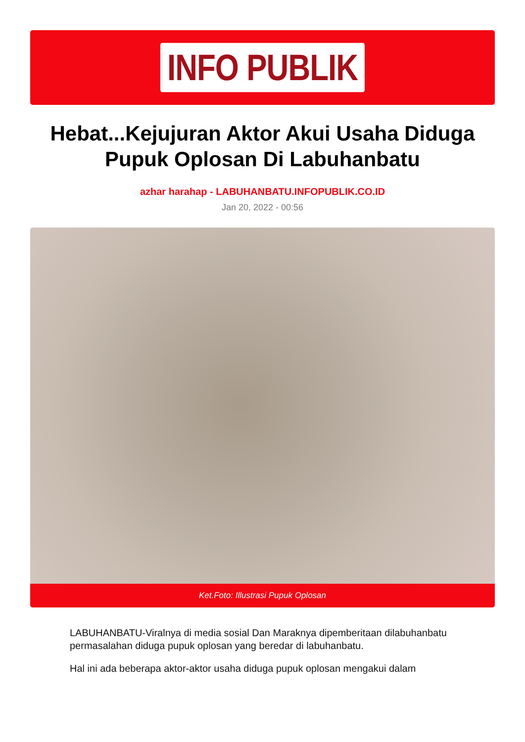INFO PUBLIK
Hebat...Kejujuran Aktor Akui Usaha Diduga Pupuk Oplosan Di Labuhanbatu
azhar harahap - LABUHANBATU.INFOPUBLIK.CO.ID
Jan 20, 2022 - 00:56
Ket.Foto: Illustrasi Pupuk Oplosan
LABUHANBATU-Viralnya di media sosial Dan Maraknya dipemberitaan dilabuhanbatu permasalahan diduga pupuk oplosan yang beredar di labuhanbatu.
Hal ini ada beberapa aktor-aktor usaha diduga pupuk oplosan mengakui dalam